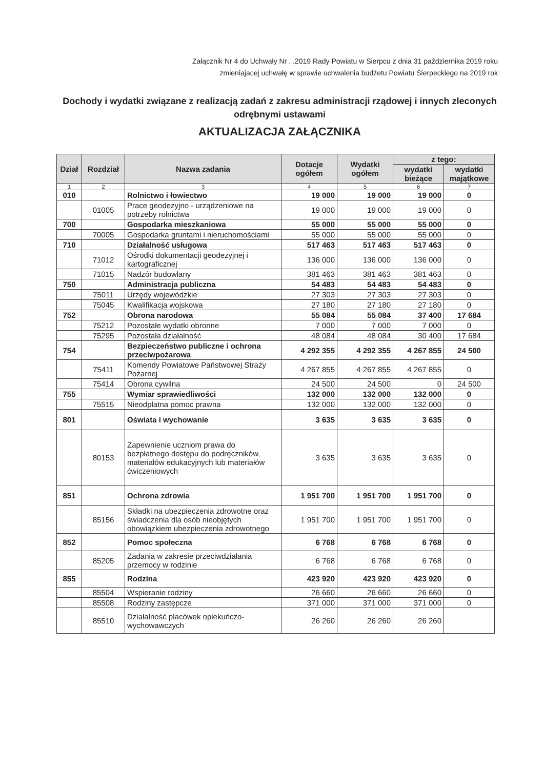Załącznik Nr 4 do Uchwały Nr . .2019 Rady Powiatu w Sierpcu z dnia 31 października 2019 roku
zmieniajacej uchwałę w sprawie uchwalenia budżetu Powiatu Sierpeckiego na 2019 rok
Dochody i wydatki związane z realizacją zadań z zakresu administracji rządowej i innych zleconych odrębnymi ustawami
AKTUALIZACJA ZAŁĄCZNIKA
| Dział | Rozdział | Nazwa zadania | Dotacje ogółem | Wydatki ogółem | z tego: | |
| --- | --- | --- | --- | --- | --- | --- |
| | | | | | wydatki bieżące | wydatki majątkowe |
| 1 | 2 | 3 | 4 | 5 | 6 | 7 |
| 010 | | Rolnictwo i łowiectwo | 19 000 | 19 000 | 19 000 | 0 |
| | 01005 | Prace geodezyjno - urządzeniowe na potrzeby rolnictwa | 19 000 | 19 000 | 19 000 | 0 |
| 700 | | Gospodarka mieszkaniowa | 55 000 | 55 000 | 55 000 | 0 |
| | 70005 | Gospodarka gruntami i nieruchomościami | 55 000 | 55 000 | 55 000 | 0 |
| 710 | | Działalność usługowa | 517 463 | 517 463 | 517 463 | 0 |
| | 71012 | Ośrodki dokumentacji geodezyjnej i kartograficznej | 136 000 | 136 000 | 136 000 | 0 |
| | 71015 | Nadzór budowlany | 381 463 | 381 463 | 381 463 | 0 |
| 750 | | Administracja publiczna | 54 483 | 54 483 | 54 483 | 0 |
| | 75011 | Urzędy wojewódzkie | 27 303 | 27 303 | 27 303 | 0 |
| | 75045 | Kwalifikacja wojskowa | 27 180 | 27 180 | 27 180 | 0 |
| 752 | | Obrona narodowa | 55 084 | 55 084 | 37 400 | 17 684 |
| | 75212 | Pozostałe wydatki obronne | 7 000 | 7 000 | 7 000 | 0 |
| | 75295 | Pozostała działalność | 48 084 | 48 084 | 30 400 | 17 684 |
| 754 | | Bezpieczeństwo publiczne i ochrona przeciwpożarowa | 4 292 355 | 4 292 355 | 4 267 855 | 24 500 |
| | 75411 | Komendy Powiatowe Państwowej Straży Pożarnej | 4 267 855 | 4 267 855 | 4 267 855 | 0 |
| | 75414 | Obrona cywilna | 24 500 | 24 500 | 0 | 24 500 |
| 755 | | Wymiar sprawiedliwości | 132 000 | 132 000 | 132 000 | 0 |
| | 75515 | Nieodpłatna pomoc prawna | 132 000 | 132 000 | 132 000 | 0 |
| 801 | | Oświata i wychowanie | 3 635 | 3 635 | 3 635 | 0 |
| | 80153 | Zapewnienie uczniom prawa do bezpłatnego dostępu do podręczników, materiałów edukacyjnych lub materiałów ćwiczeniowych | 3 635 | 3 635 | 3 635 | 0 |
| 851 | | Ochrona zdrowia | 1 951 700 | 1 951 700 | 1 951 700 | 0 |
| | 85156 | Składki na ubezpieczenia zdrowotne oraz świadczenia dla osób nieobjętych obowiązkiem ubezpieczenia zdrowotnego | 1 951 700 | 1 951 700 | 1 951 700 | 0 |
| 852 | | Pomoc społeczna | 6 768 | 6 768 | 6 768 | 0 |
| | 85205 | Zadania w zakresie przeciwdziałania przemocy w rodzinie | 6 768 | 6 768 | 6 768 | 0 |
| 855 | | Rodzina | 423 920 | 423 920 | 423 920 | 0 |
| | 85504 | Wspieranie rodziny | 26 660 | 26 660 | 26 660 | 0 |
| | 85508 | Rodziny zastępcze | 371 000 | 371 000 | 371 000 | 0 |
| | 85510 | Działalność placówek opiekuńczo-wychowawczych | 26 260 | 26 260 | 26 260 | |